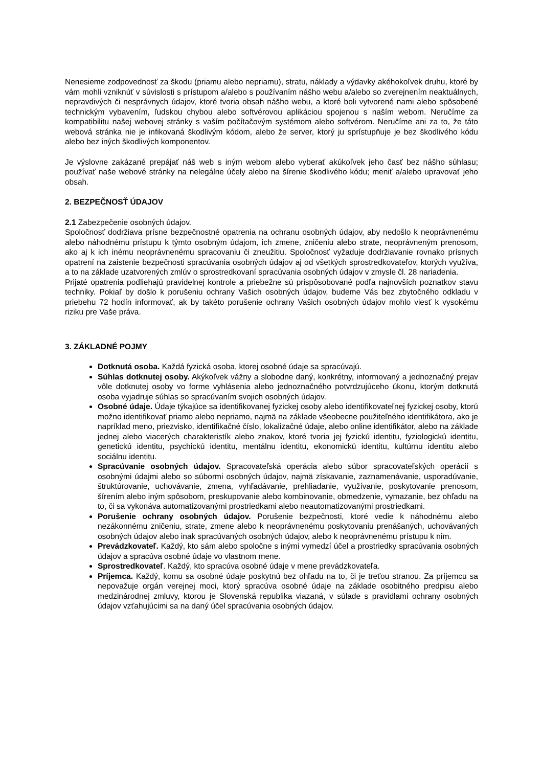Nenesieme zodpovednosť za škodu (priamu alebo nepriamu), stratu, náklady a výdavky akéhokoľvek druhu, ktoré by vám mohli vzniknúť v súvislosti s prístupom a/alebo s používaním nášho webu a/alebo so zverejnením neaktuálnych, nepravdivých či nesprávnych údajov, ktoré tvoria obsah nášho webu, a ktoré boli vytvorené nami alebo spôsobené technickým vybavením, ľudskou chybou alebo softvérovou aplikáciou spojenou s naším webom. Neručíme za kompatibilitu našej webovej stránky s vaším počítačovým systémom alebo softvérom. Neručíme ani za to, že táto webová stránka nie je infikovaná škodlivým kódom, alebo že server, ktorý ju sprístupňuje je bez škodlivého kódu alebo bez iných škodlivých komponentov.
Je výslovne zakázané prepájať náš web s iným webom alebo vyberať akúkoľvek jeho časť bez nášho súhlasu; používať naše webové stránky na nelegálne účely alebo na šírenie škodlivého kódu; meniť a/alebo upravovať jeho obsah.
2. BEZPEČNOSŤ ÚDAJOV
2.1 Zabezpečenie osobných údajov.
Spoločnosť dodržiava prísne bezpečnostné opatrenia na ochranu osobných údajov, aby nedošlo k neoprávnenému alebo náhodnému prístupu k týmto osobným údajom, ich zmene, zničeniu alebo strate, neoprávneným prenosom, ako aj k ich inému neoprávnenému spracovaniu či zneužitiu. Spoločnosť vyžaduje dodržiavanie rovnako prísnych opatrení na zaistenie bezpečnosti spracúvania osobných údajov aj od všetkých sprostredkovateľov, ktorých využíva, a to na základe uzatvorených zmlúv o sprostredkovaní spracúvania osobných údajov v zmysle čl. 28 nariadenia.
Prijaté opatrenia podliehajú pravidelnej kontrole a priebežne sú prispôsobované podľa najnovších poznatkov stavu techniky. Pokiaľ by došlo k porušeniu ochrany Vašich osobných údajov, budeme Vás bez zbytočného odkladu v priebehu 72 hodín informovať, ak by takéto porušenie ochrany Vašich osobných údajov mohlo viesť k vysokému riziku pre Vaše práva.
3. ZÁKLADNÉ POJMY
Dotknutá osoba. Každá fyzická osoba, ktorej osobné údaje sa spracúvajú.
Súhlas dotknutej osoby. Akýkoľvek vážny a slobodne daný, konkrétny, informovaný a jednoznačný prejav vôle dotknutej osoby vo forme vyhlásenia alebo jednoznačného potvrdzujúceho úkonu, ktorým dotknutá osoba vyjadruje súhlas so spracúvaním svojich osobných údajov.
Osobné údaje. Údaje týkajúce sa identifikovanej fyzickej osoby alebo identifikovateľnej fyzickej osoby, ktorú možno identifikovať priamo alebo nepriamo, najmä na základe všeobecne použiteľného identifikátora, ako je napríklad meno, priezvisko, identifikačné číslo, lokalizačné údaje, alebo online identifikátor, alebo na základe jednej alebo viacerých charakteristík alebo znakov, ktoré tvoria jej fyzickú identitu, fyziologickú identitu, genetickú identitu, psychickú identitu, mentálnu identitu, ekonomickú identitu, kultúrnu identitu alebo sociálnu identitu.
Spracúvanie osobných údajov. Spracovateľská operácia alebo súbor spracovateľských operácií s osobnými údajmi alebo so súbormi osobných údajov, najmä získavanie, zaznamenávanie, usporadúvanie, štruktúrovanie, uchovávanie, zmena, vyhľadávanie, prehliadanie, využívanie, poskytovanie prenosom, šírením alebo iným spôsobom, preskupovanie alebo kombinovanie, obmedzenie, vymazanie, bez ohľadu na to, či sa vykonáva automatizovanými prostriedkami alebo neautomatizovanými prostriedkami.
Porušenie ochrany osobných údajov. Porušenie bezpečnosti, ktoré vedie k náhodnému alebo nezákonnému zničeniu, strate, zmene alebo k neoprávnenému poskytovaniu prenášaných, uchovávaných osobných údajov alebo inak spracúvaných osobných údajov, alebo k neoprávnenému prístupu k nim.
Prevádzkovateľ. Každý, kto sám alebo spoločne s inými vymedzí účel a prostriedky spracúvania osobných údajov a spracúva osobné údaje vo vlastnom mene.
Sprostredkovateľ. Každý, kto spracúva osobné údaje v mene prevádzkovateľa.
Príjemca. Každý, komu sa osobné údaje poskytnú bez ohľadu na to, či je treťou stranou. Za príjemcu sa nepovažuje orgán verejnej moci, ktorý spracúva osobné údaje na základe osobitného predpisu alebo medzinárodnej zmluvy, ktorou je Slovenská republika viazaná, v súlade s pravidlami ochrany osobných údajov vzťahujúcimi sa na daný účel spracúvania osobných údajov.